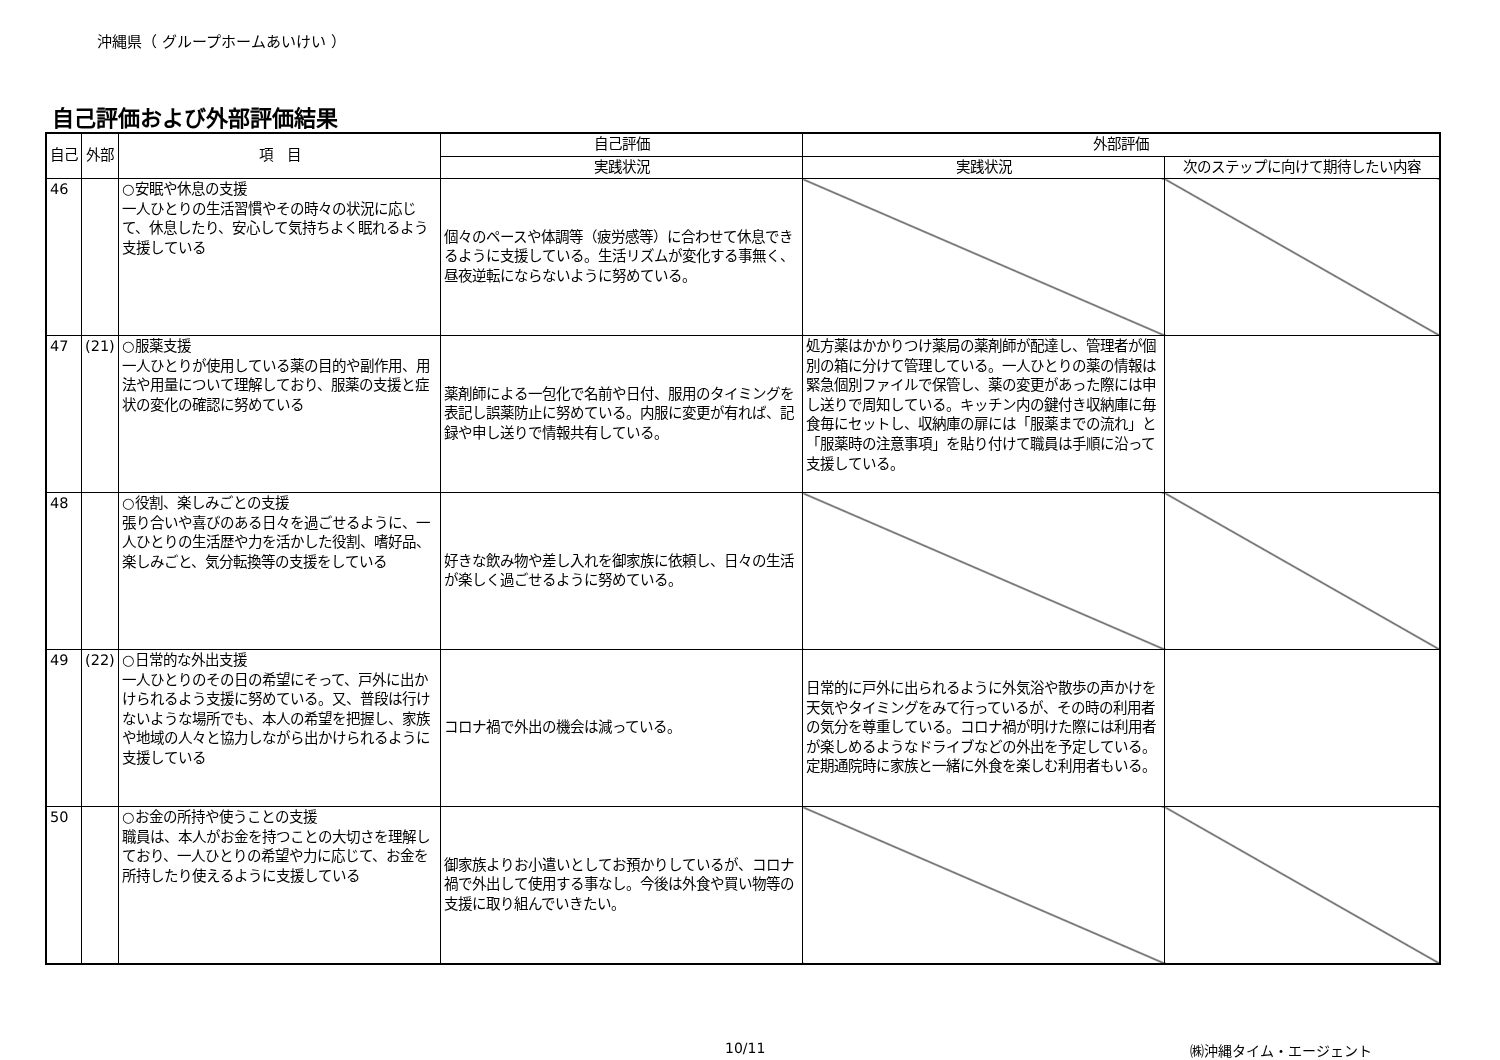沖縄県（ グループホームあいけい ）
自己評価および外部評価結果
| 自己 | 外部 | 項 目 | 自己評価 | 外部評価 | |
| --- | --- | --- | --- | --- | --- |
| | | | 実践状況 | 実践状況 | 次のステップに向けて期待したい内容 |
| 46 | | ○安眠や休息の支援 一人ひとりの生活習慣やその時々の状況に応じて、休息したり、安心して気持ちよく眠れるよう支援している | 個々のペースや体調等（疲労感等）に合わせて休息できるように支援している。生活リズムが変化する事無く、昼夜逆転にならないように努めている。 | | |
| 47 | (21) | ○服薬支援 一人ひとりが使用している薬の目的や副作用、用法や用量について理解しており、服薬の支援と症状の変化の確認に努めている | 薬剤師による一包化で名前や日付、服用のタイミングを表記し誤薬防止に努めている。内服に変更が有れば、記録や申し送りで情報共有している。 | 処方薬はかかりつけ薬局の薬剤師が配達し、管理者が個別の箱に分けて管理している。一人ひとりの薬の情報は緊急個別ファイルで保管し、薬の変更があった際には申し送りで周知している。キッチン内の鍵付き収納庫に毎食毎にセットし、収納庫の扉には「服薬までの流れ」と「服薬時の注意事項」を貼り付けて職員は手順に沿って支援している。 | |
| 48 | | ○役割、楽しみごとの支援 張り合いや喜びのある日々を過ごせるように、一人ひとりの生活歴や力を活かした役割、嗜好品、楽しみごと、気分転換等の支援をしている | 好きな飲み物や差し入れを御家族に依頼し、日々の生活が楽しく過ごせるように努めている。 | | |
| 49 | (22) | ○日常的な外出支援 一人ひとりのその日の希望にそって、戸外に出かけられるよう支援に努めている。又、普段は行けないような場所でも、本人の希望を把握し、家族や地域の人々と協力しながら出かけられるように支援している | コロナ禍で外出の機会は減っている。 | 日常的に戸外に出られるように外気浴や散歩の声かけを天気やタイミングをみて行っているが、その時の利用者の気分を尊重している。コロナ禍が明けた際には利用者が楽しめるようなドライブなどの外出を予定している。定期通院時に家族と一緒に外食を楽しむ利用者もいる。 | |
| 50 | | ○お金の所持や使うことの支援 職員は、本人がお金を持つことの大切さを理解しており、一人ひとりの希望や力に応じて、お金を所持したり使えるように支援している | 御家族よりお小遣いとしてお預かりしているが、コロナ禍で外出して使用する事なし。今後は外食や買い物等の支援に取り組んでいきたい。 | | |
10/11 ㈱沖縄タイム・エージェント